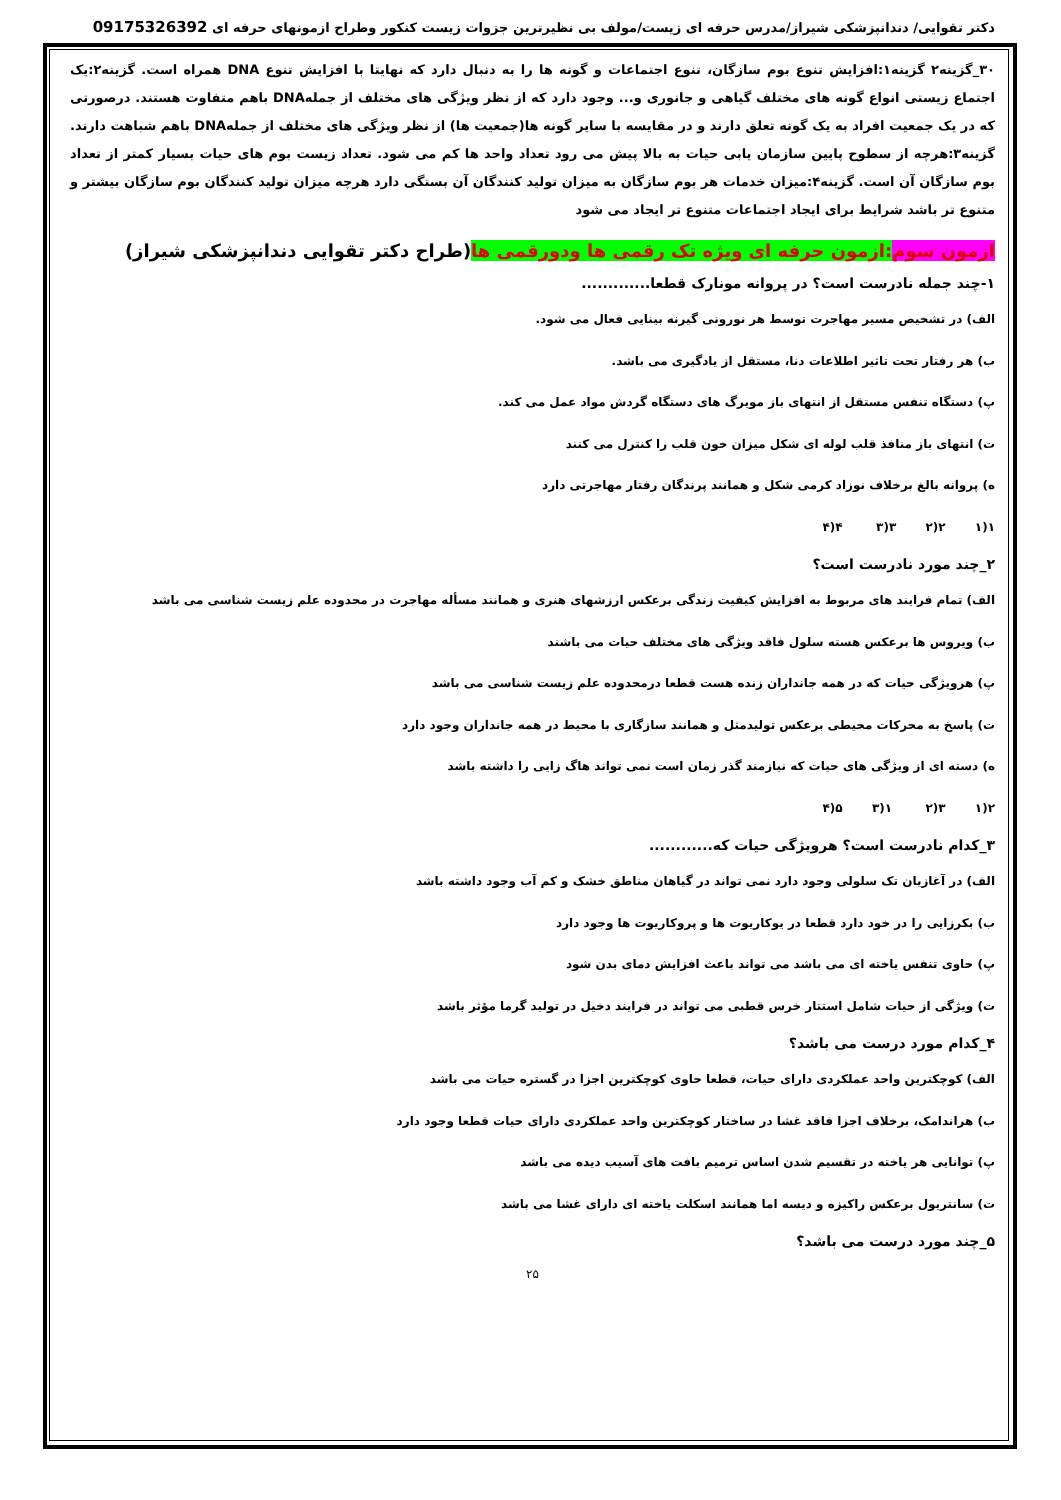دکتر تقوایی/ دندانپزشکی شیراز/مدرس حرفه ای زیست/مولف بی نظیرترین جزوات زیست کنکور وطراح ازمونهای حرفه ای 09175326392
۳۰_گزینه۲ گزینه۱:افزایش تنوع بوم سازگان، تنوع اجتماعات و گونه ها را به دنبال دارد که نهایتا با افزایش تنوع DNA همراه است. گزینه۲:یک اجتماع زیستی انواع گونه های مختلف گیاهی و جانوری و... وجود دارد که از نظر ویژگی های مختلف از جملهDNA باهم متفاوت هستند. درصورتی که در یک جمعیت افراد به یک گونه تعلق دارند و در مقایسه با سایر گونه ها(جمعیت ها) از نظر ویژگی های مختلف از جملهDNA باهم شباهت دارند. گزینه۳:هرچه از سطوح پایین سازمان یابی حیات به بالا پیش می رود تعداد واحد ها کم می شود. تعداد زیست بوم های حیات بسیار کمتر از تعداد بوم سازگان آن است. گزینه۴:میزان خدمات هر بوم سازگان به میزان تولید کنندگان آن بستگی دارد هرچه میزان تولید کنندگان بوم سازگان بیشتر و متنوع تر باشد شرایط برای ایجاد اجتماعات متنوع تر ایجاد می شود
ازمون سوم:ازمون حرفه ای ویژه تک رقمی ها ودورقمی ها(طراح دکتر تقوایی دندانپزشکی شیراز)
۱-چند جمله نادرست است؟ در پروانه مونارک قطعا.............
الف) در تشخیص مسیر مهاجرت توسط هر نورونی گیرنه بینایی فعال می شود.
ب) هر رفتار تحت تاثیر اطلاعات دنا، مستقل از یادگیری می باشد.
پ) دستگاه تنفس مستقل از انتهای باز مویرگ های دستگاه گردش مواد عمل می کند.
ت) انتهای باز منافذ قلب لوله ای شکل میزان خون قلب را کنترل می کنند
ه) پروانه بالغ برخلاف نوزاد کرمی شکل و همانند پرندگان رفتار مهاجرتی دارد
۱(۱ ۲(۲ ۳(۳ ۴(۴
۲_چند مورد نادرست است؟
الف) تمام فرایند های مربوط به افزایش کیفیت زندگی برعکس ارزشهای هنری و همانند مسأله مهاجرت در محدوده علم زیست شناسی می باشد
ب) ویروس ها برعکس هسته سلول فاقد ویژگی های مختلف حیات می باشند
پ) هرویژگی حیات که در همه جانداران زنده هست قطعا درمحدوده علم زیست شناسی می باشد
ت) پاسخ به محرکات محیطی برعکس تولیدمثل و همانند سازگاری با محیط در همه جانداران وجود دارد
ه) دسته ای از ویژگی های حیات که نیازمند گذر زمان است نمی تواند هاگ زایی را داشته باشد
۲(۱ ۳(۲ ۱(۳ ۵(۴
۳_کدام نادرست است؟ هرویژگی حیات که............
الف) در آغازیان تک سلولی وجود دارد نمی تواند در گیاهان مناطق خشک و کم آب وجود داشته باشد
ب) بکرزایی را در خود دارد قطعا در یوکاریوت ها و پروکاریوت ها وجود دارد
پ) حاوی تنفس یاخته ای می باشد می تواند باعث افزایش دمای بدن شود
ت) ویژگی از حیات شامل استتار خرس قطبی می تواند در فرایند دخیل در تولید گرما مؤثر باشد
۴_کدام مورد درست می باشد؟
الف) کوچکترین واحد عملکردی دارای حیات، قطعا حاوی کوچکترین اجزا در گستره حیات می باشد
ب) هراندامک، برخلاف اجزا فاقد غشا در ساختار کوچکترین واحد عملکردی دارای حیات قطعا وجود دارد
پ) توانایی هر یاخته در تقسیم شدن اساس ترمیم بافت های آسیب دیده می باشد
ت) سانتریول برعکس راکیزه و دیسه اما همانند اسکلت یاخته ای دارای غشا می باشد
۵_چند مورد درست می باشد؟
۲۵